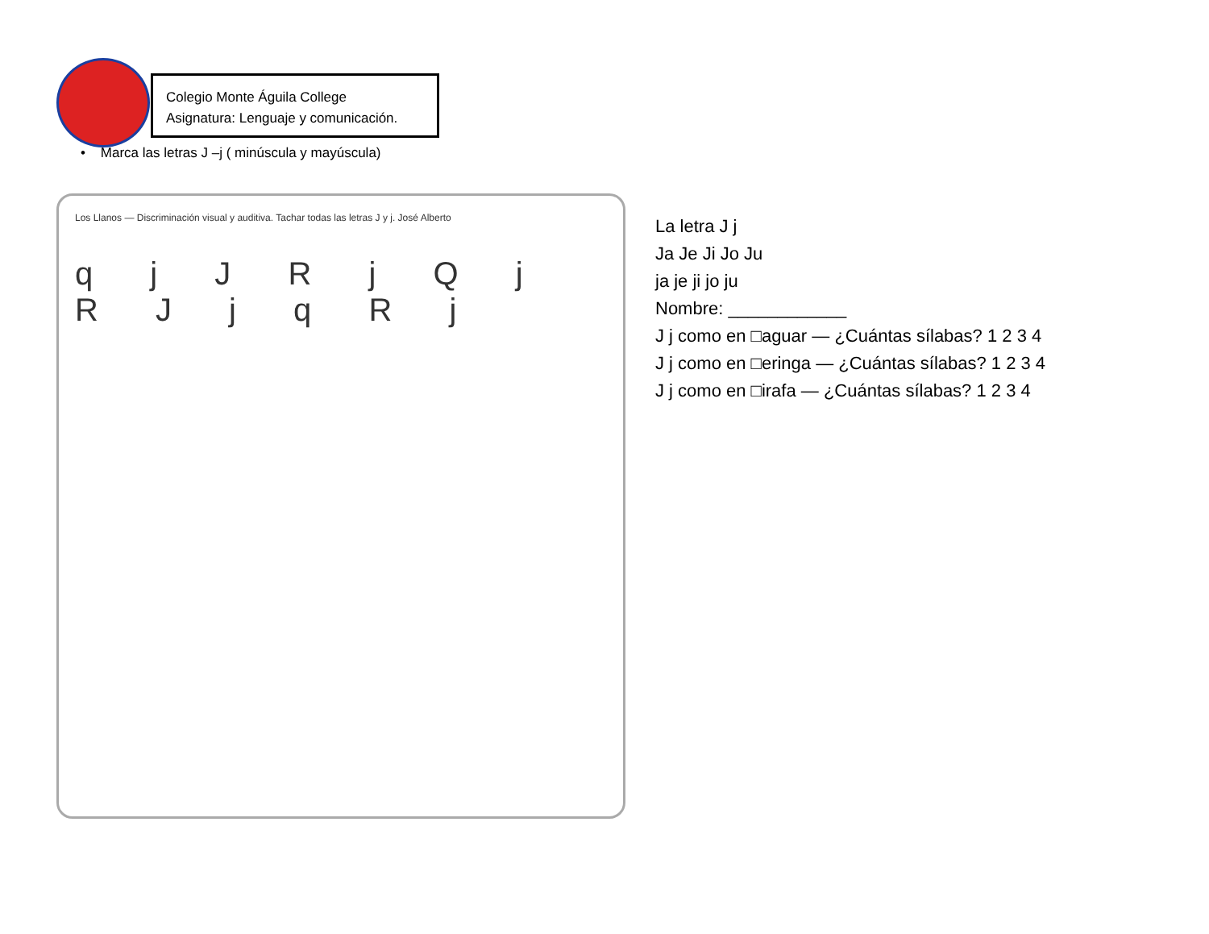Colegio Monte Águila College
Asignatura: Lenguaje y comunicación.
• Marca las letras J –j ( minúscula y mayúscula)
Los Llanos — Discriminación visual y auditiva. Tachar todas las letras J y j. José Alberto
q j J R j Q j R J j q R j
La letra J j
Ja Je Ji Jo Ju
ja je ji jo ju
Nombre: ____________
J j como en □aguar — ¿Cuántas sílabas? 1 2 3 4
J j como en □eringa — ¿Cuántas sílabas? 1 2 3 4
J j como en □irafa — ¿Cuántas sílabas? 1 2 3 4